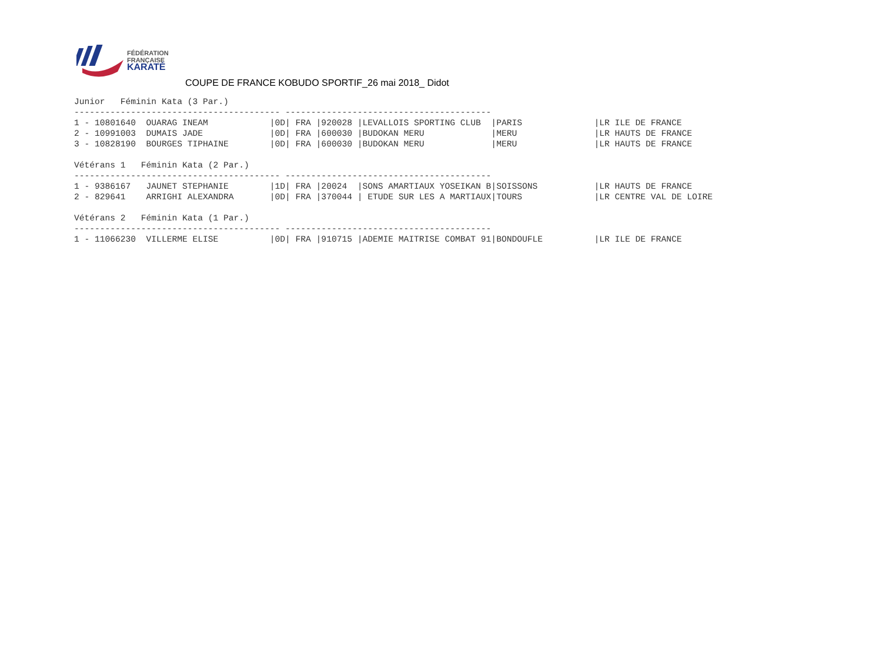FÉDÉRATION
FRANÇAISE
KARATÉ
COUPE DE FRANCE KOBUDO SPORTIF_26 mai 2018_ Didot
Junior   Féminin Kata (3 Par.)
---------------------------------------- ----------------------------------------
1 - 10801640  OUARAG INEAM            |0D| FRA |920028 |LEVALLOIS SPORTING CLUB  |PARIS              |LR ILE DE FRANCE
2 - 10991003  DUMAIS JADE             |0D| FRA |600030 |BUDOKAN MERU             |MERU               |LR HAUTS DE FRANCE
3 - 10828190  BOURGES TIPHAINE        |0D| FRA |600030 |BUDOKAN MERU             |MERU               |LR HAUTS DE FRANCE

Vétérans 1   Féminin Kata (2 Par.)
---------------------------------------- ----------------------------------------
1 - 9386167   JAUNET STEPHANIE        |1D| FRA |20024  |SONS AMARTIAUX YOSEIKAN B|SOISSONS           |LR HAUTS DE FRANCE
2 - 829641    ARRIGHI ALEXANDRA       |0D| FRA |370044 | ETUDE SUR LES A MARTIAUX|TOURS              |LR CENTRE VAL DE LOIRE

Vétérans 2   Féminin Kata (1 Par.)
---------------------------------------- ----------------------------------------
1 - 11066230  VILLERME ELISE          |0D| FRA |910715 |ADEMIE MAITRISE COMBAT 91|BONDOUFLE          |LR ILE DE FRANCE